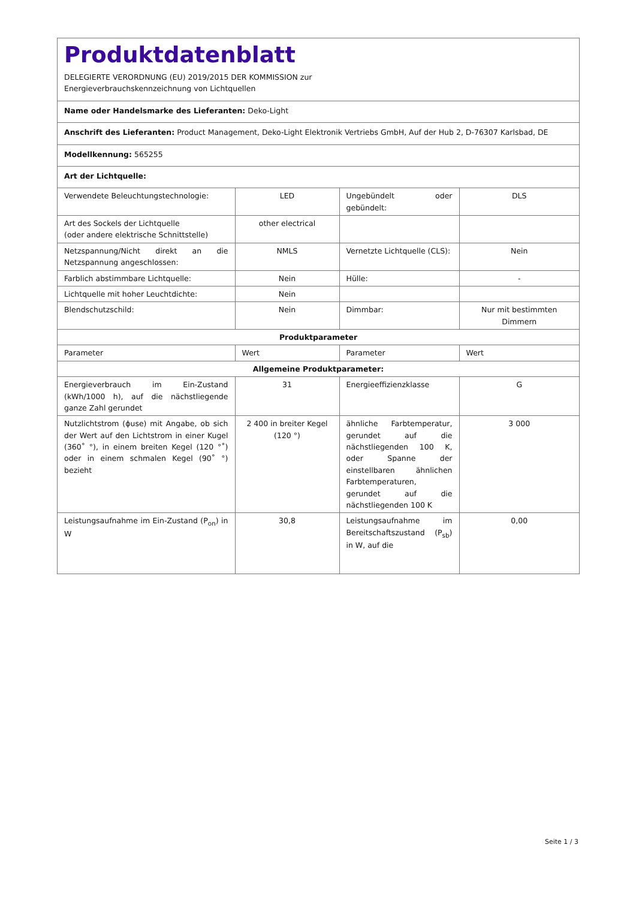Produktdatenblatt
DELEGIERTE VERORDNUNG (EU) 2019/2015 DER KOMMISSION zur
Energieverbrauchskennzeichnung von Lichtquellen
| Name oder Handelsmarke des Lieferanten: Deko-Light | | | |
| Anschrift des Lieferanten: Product Management, Deko-Light Elektronik Vertriebs GmbH, Auf der Hub 2, D-76307 Karlsbad, DE | | | |
| Modellkennung: 565255 | | | |
| Art der Lichtquelle: | | | |
| Verwendete Beleuchtungstechnologie: | LED | Ungebündelt oder gebündelt: | DLS |
| Art des Sockels der Lichtquelle (oder andere elektrische Schnittstelle) | other electrical | | |
| Netzspannung/Nicht direkt an die Netzspannung angeschlossen: | NMLS | Vernetzte Lichtquelle (CLS): | Nein |
| Farblich abstimmbare Lichtquelle: | Nein | Hülle: | - |
| Lichtquelle mit hoher Leuchtdichte: | Nein | | |
| Blendschutzschild: | Nein | Dimmbar: | Nur mit bestimmten Dimmern |
| Produktparameter | | | |
| Parameter | Wert | Parameter | Wert |
| Allgemeine Produktparameter: | | | |
| Energieverbrauch im Ein-Zustand (kWh/1000 h), auf die nächstliegende ganze Zahl gerundet | 31 | Energieeffizienzklasse | G |
| Nutzlichtstrom (ϕuse) mit Angabe, ob sich der Wert auf den Lichtstrom in einer Kugel (360˚ °), in einem breiten Kegel (120 °˚) oder in einem schmalen Kegel (90˚ °) bezieht | 2 400 in breiter Kegel (120 °) | ähnliche Farbtemperatur, gerundet auf die nächstliegenden 100 K, oder Spanne der einstellbaren ähnlichen Farbtemperaturen, gerundet auf die nächstliegenden 100 K | 3 000 |
| Leistungsaufnahme im Ein-Zustand (P<sub>on</sub>) in W | 30,8 | Leistungsaufnahme im Bereitschaftszustand (P<sub>sb</sub>) in W, auf die | 0,00 |
Seite 1 / 3